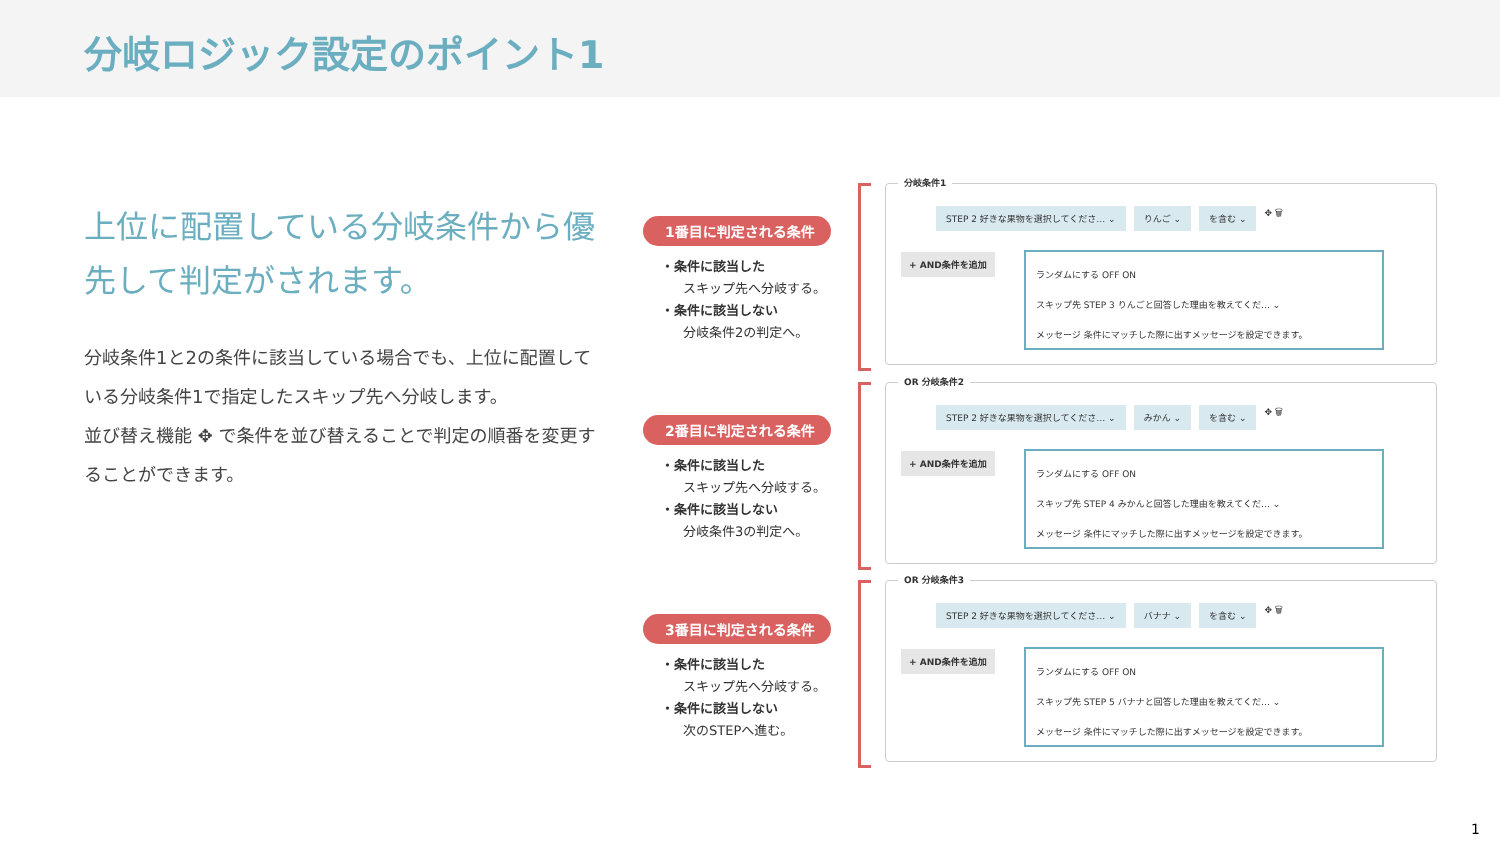分岐ロジック設定のポイント1
上位に配置している分岐条件から優先して判定がされます。
分岐条件1と2の条件に該当している場合でも、上位に配置している分岐条件1で指定したスキップ先へ分岐します。
並び替え機能 ✥ で条件を並び替えることで判定の順番を変更することができます。
1番目に判定される条件
・条件に該当した
スキップ先へ分岐する。
・条件に該当しない
分岐条件2の判定へ。
2番目に判定される条件
・条件に該当した
スキップ先へ分岐する。
・条件に該当しない
分岐条件3の判定へ。
3番目に判定される条件
・条件に該当した
スキップ先へ分岐する。
・条件に該当しない
次のSTEPへ進む。
分岐条件1
STEP 2 好きな果物を選択してくださ… ⌄ りんご ⌄ を含む ⌄ ✥ 🗑
+ AND条件を追加
ランダムにする OFF ON
スキップ先 STEP 3 りんごと回答した理由を教えてくだ… ⌄
メッセージ 条件にマッチした際に出すメッセージを設定できます。
OR 分岐条件2
STEP 2 好きな果物を選択してくださ… ⌄ みかん ⌄ を含む ⌄ ✥ 🗑
+ AND条件を追加
ランダムにする OFF ON
スキップ先 STEP 4 みかんと回答した理由を教えてくだ… ⌄
メッセージ 条件にマッチした際に出すメッセージを設定できます。
OR 分岐条件3
STEP 2 好きな果物を選択してくださ… ⌄ バナナ ⌄ を含む ⌄ ✥ 🗑
+ AND条件を追加
ランダムにする OFF ON
スキップ先 STEP 5 バナナと回答した理由を教えてくだ… ⌄
メッセージ 条件にマッチした際に出すメッセージを設定できます。
1